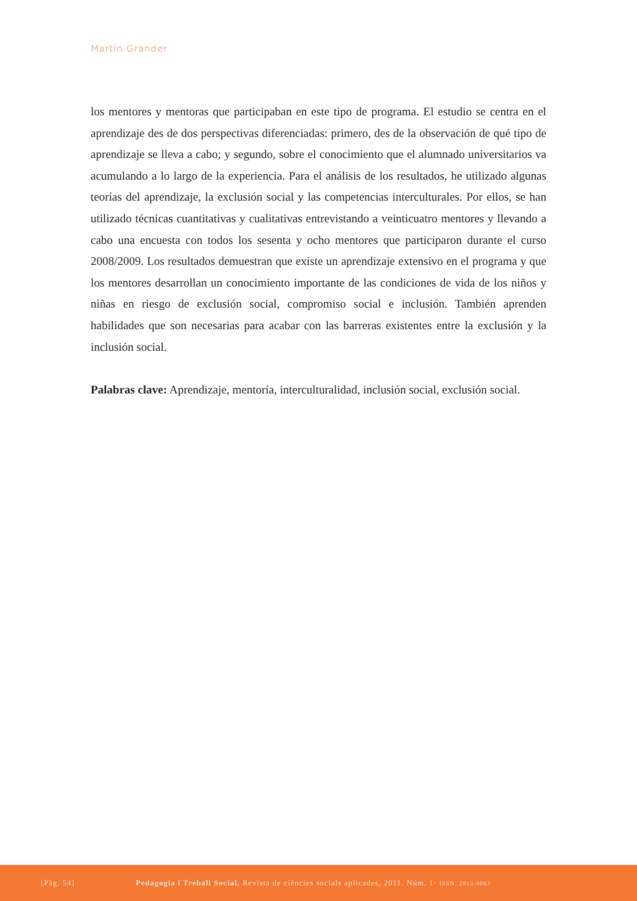Martin Grander
los mentores y mentoras que participaban en este tipo de programa. El estudio se centra en el aprendizaje des de dos perspectivas diferenciadas: primero, des de la observación de qué tipo de aprendizaje se lleva a cabo; y segundo, sobre el conocimiento que el alumnado universitarios va acumulando a lo largo de la experiencia. Para el análisis de los resultados, he utilizado algunas teorías del aprendizaje, la exclusión social y las competencias interculturales. Por ellos, se han utilizado técnicas cuantitativas y cualitativas entrevistando a veinticuatro mentores y llevando a cabo una encuesta con todos los sesenta y ocho mentores que participaron durante el curso 2008/2009. Los resultados demuestran que existe un aprendizaje extensivo en el programa y que los mentores desarrollan un conocimiento importante de las condiciones de vida de los niños y niñas en riesgo de exclusión social, compromiso social e inclusión. También aprenden habilidades que son necesarias para acabar con las barreras existentes entre la exclusión y la inclusión social.
Palabras clave: Aprendizaje, mentoría, interculturalidad, inclusión social, exclusión social.
[Pàg. 54] Pedagogia i Treball Social. Revista de ciències socials aplicades, 2011. Núm. 1· ISSN: 2013-9063